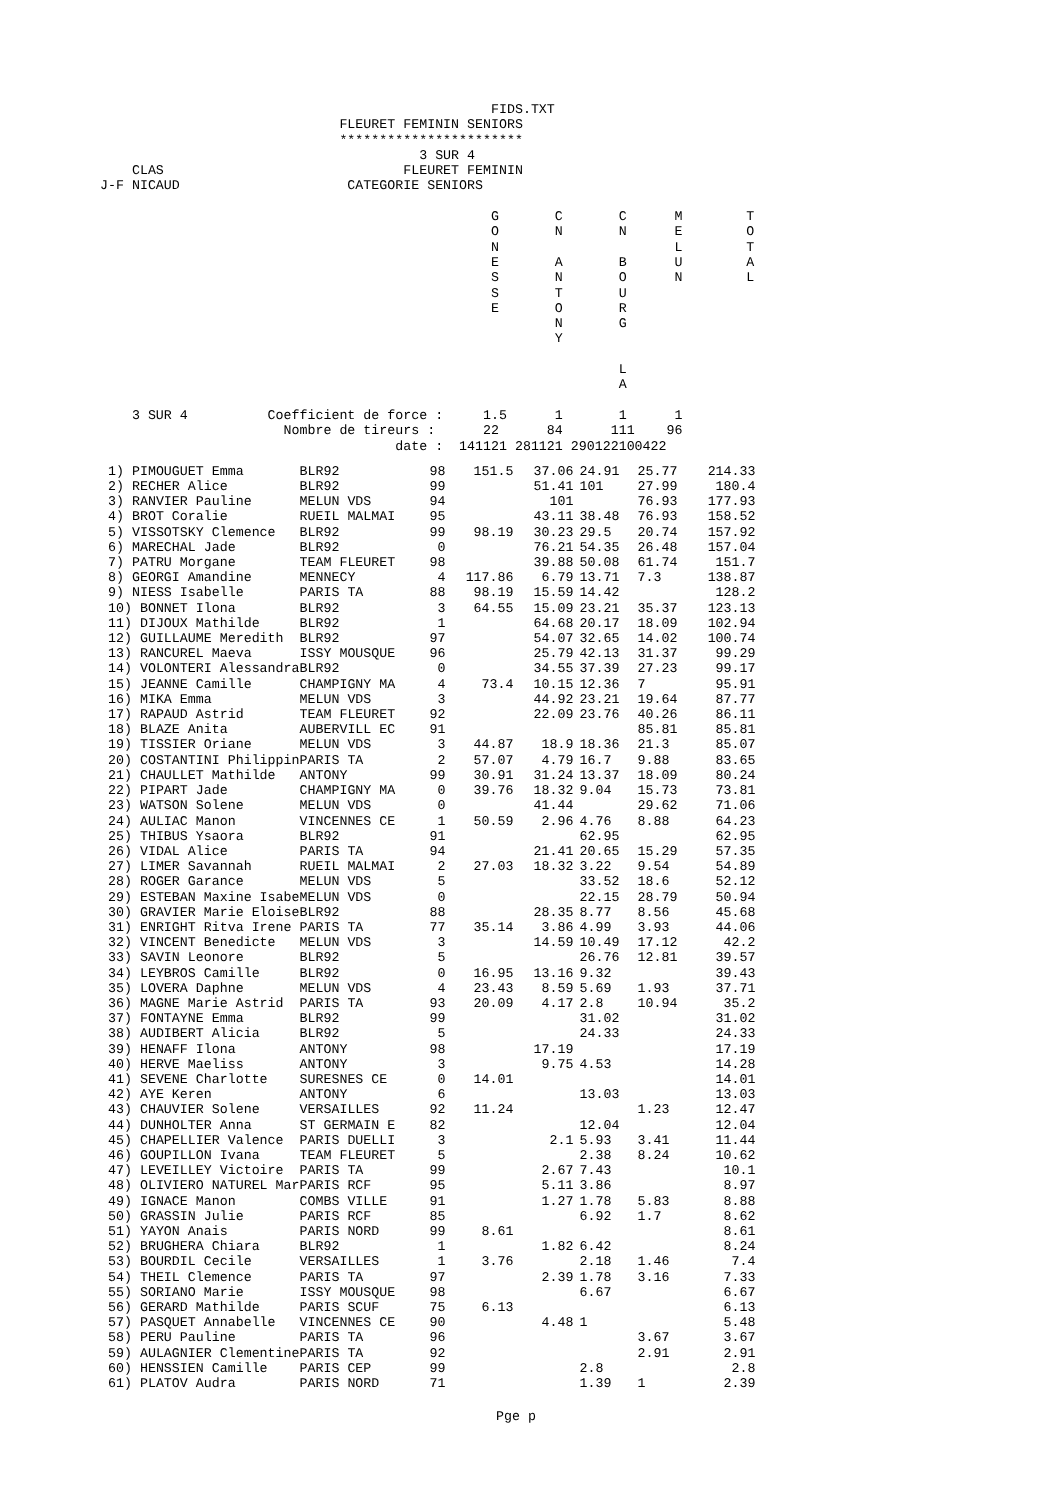FIDS.TXT
                              FLEURET FEMININ SENIORS
                              ***********************
                                        3 SUR 4
    CLAS                              FLEURET FEMININ
J-F NICAUD                     CATEGORIE SENIORS

                                                 G       C       C      M        T
                                                 O       N       N      E        O
                                                 N                      L        T
                                                 E       A       B      U        A
                                                 S       N       O      N        L
                                                 S       T       U
                                                 E       O       R
                                                         N       G
                                                         Y

                                                                 L
                                                                 A

    3 SUR 4          Coefficient de force :     1.5      1       1      1
                       Nombre de tireurs :      22      84      111    96
                                     date :  141121 281121 290122100422
| 1) PIMOUGUET Emma | BLR92 | 98 | 151.5 | 37.06 | 24.91 | 25.77 | 214.33 |
| 2) RECHER Alice | BLR92 | 99 | | 51.41 | 101 | 27.99 | 180.4 |
| 3) RANVIER Pauline | MELUN VDS | 94 | | 101 | | 76.93 | 177.93 |
| 4) BROT Coralie | RUEIL MALMAI | 95 | | 43.11 | 38.48 | 76.93 | 158.52 |
| 5) VISSOTSKY Clemence | BLR92 | 99 | 98.19 | 30.23 | 29.5 | 20.74 | 157.92 |
| 6) MARECHAL Jade | BLR92 | 0 | | 76.21 | 54.35 | 26.48 | 157.04 |
| 7) PATRU Morgane | TEAM FLEURET | 98 | | 39.88 | 50.08 | 61.74 | 151.7 |
| 8) GEORGI Amandine | MENNECY | 4 | 117.86 | 6.79 | 13.71 | 7.3 | 138.87 |
| 9) NIESS Isabelle | PARIS TA | 88 | 98.19 | 15.59 | 14.42 | | 128.2 |
| 10) BONNET Ilona | BLR92 | 3 | 64.55 | 15.09 | 23.21 | 35.37 | 123.13 |
| 11) DIJOUX Mathilde | BLR92 | 1 | | 64.68 | 20.17 | 18.09 | 102.94 |
| 12) GUILLAUME Meredith | BLR92 | 97 | | 54.07 | 32.65 | 14.02 | 100.74 |
| 13) RANCUREL Maeva | ISSY MOUSQUE | 96 | | 25.79 | 42.13 | 31.37 | 99.29 |
| 14) VOLONTERI Alessandra | BLR92 | 0 | | 34.55 | 37.39 | 27.23 | 99.17 |
| 15) JEANNE Camille | CHAMPIGNY MA | 4 | 73.4 | 10.15 | 12.36 | 7 | 95.91 |
| 16) MIKA Emma | MELUN VDS | 3 | | 44.92 | 23.21 | 19.64 | 87.77 |
| 17) RAPAUD Astrid | TEAM FLEURET | 92 | | 22.09 | 23.76 | 40.26 | 86.11 |
| 18) BLAZE Anita | AUBERVILL EC | 91 | | | | 85.81 | 85.81 |
| 19) TISSIER Oriane | MELUN VDS | 3 | 44.87 | 18.9 | 18.36 | 21.3 | 85.07 |
| 20) COSTANTINI Philippin | PARIS TA | 2 | 57.07 | 4.79 | 16.7 | 9.88 | 83.65 |
| 21) CHAULLET Mathilde | ANTONY | 99 | 30.91 | 31.24 | 13.37 | 18.09 | 80.24 |
| 22) PIPART Jade | CHAMPIGNY MA | 0 | 39.76 | 18.32 | 9.04 | 15.73 | 73.81 |
| 23) WATSON Solene | MELUN VDS | 0 | | 41.44 | | 29.62 | 71.06 |
| 24) AULIAC Manon | VINCENNES CE | 1 | 50.59 | 2.96 | 4.76 | 8.88 | 64.23 |
| 25) THIBUS Ysaora | BLR92 | 91 | | | 62.95 | | 62.95 |
| 26) VIDAL Alice | PARIS TA | 94 | | 21.41 | 20.65 | 15.29 | 57.35 |
| 27) LIMER Savannah | RUEIL MALMAI | 2 | 27.03 | 18.32 | 3.22 | 9.54 | 54.89 |
| 28) ROGER Garance | MELUN VDS | 5 | | | 33.52 | 18.6 | 52.12 |
| 29) ESTEBAN Maxine Isabe | MELUN VDS | 0 | | | 22.15 | 28.79 | 50.94 |
| 30) GRAVIER Marie Eloise | BLR92 | 88 | | 28.35 | 8.77 | 8.56 | 45.68 |
| 31) ENRIGHT Ritva Irene | PARIS TA | 77 | 35.14 | 3.86 | 4.99 | 3.93 | 44.06 |
| 32) VINCENT Benedicte | MELUN VDS | 3 | | 14.59 | 10.49 | 17.12 | 42.2 |
| 33) SAVIN Leonore | BLR92 | 5 | | | 26.76 | 12.81 | 39.57 |
| 34) LEYBROS Camille | BLR92 | 0 | 16.95 | 13.16 | 9.32 | | 39.43 |
| 35) LOVERA Daphne | MELUN VDS | 4 | 23.43 | 8.59 | 5.69 | 1.93 | 37.71 |
| 36) MAGNE Marie Astrid | PARIS TA | 93 | 20.09 | 4.17 | 2.8 | 10.94 | 35.2 |
| 37) FONTAYNE Emma | BLR92 | 99 | | | 31.02 | | 31.02 |
| 38) AUDIBERT Alicia | BLR92 | 5 | | | 24.33 | | 24.33 |
| 39) HENAFF Ilona | ANTONY | 98 | | 17.19 | | | 17.19 |
| 40) HERVE Maeliss | ANTONY | 3 | | 9.75 | 4.53 | | 14.28 |
| 41) SEVENE Charlotte | SURESNES CE | 0 | 14.01 | | | | 14.01 |
| 42) AYE Keren | ANTONY | 6 | | | 13.03 | | 13.03 |
| 43) CHAUVIER Solene | VERSAILLES | 92 | 11.24 | | | 1.23 | 12.47 |
| 44) DUNHOLTER Anna | ST GERMAIN E | 82 | | | 12.04 | | 12.04 |
| 45) CHAPELLIER Valence | PARIS DUELLI | 3 | | 2.1 | 5.93 | 3.41 | 11.44 |
| 46) GOUPILLON Ivana | TEAM FLEURET | 5 | | | 2.38 | 8.24 | 10.62 |
| 47) LEVEILLEY Victoire | PARIS TA | 99 | | 2.67 | 7.43 | | 10.1 |
| 48) OLIVIERO NATUREL Mar | PARIS RCF | 95 | | 5.11 | 3.86 | | 8.97 |
| 49) IGNACE Manon | COMBS VILLE | 91 | | 1.27 | 1.78 | 5.83 | 8.88 |
| 50) GRASSIN Julie | PARIS RCF | 85 | | | 6.92 | 1.7 | 8.62 |
| 51) YAYON Anais | PARIS NORD | 99 | 8.61 | | | | 8.61 |
| 52) BRUGHERA Chiara | BLR92 | 1 | | 1.82 | 6.42 | | 8.24 |
| 53) BOURDIL Cecile | VERSAILLES | 1 | 3.76 | | 2.18 | 1.46 | 7.4 |
| 54) THEIL Clemence | PARIS TA | 97 | | 2.39 | 1.78 | 3.16 | 7.33 |
| 55) SORIANO Marie | ISSY MOUSQUE | 98 | | | 6.67 | | 6.67 |
| 56) GERARD Mathilde | PARIS SCUF | 75 | 6.13 | | | | 6.13 |
| 57) PASQUET Annabelle | VINCENNES CE | 90 | | 4.48 | 1 | | 5.48 |
| 58) PERU Pauline | PARIS TA | 96 | | | | 3.67 | 3.67 |
| 59) AULAGNIER Clementine | PARIS TA | 92 | | | | 2.91 | 2.91 |
| 60) HENSSIEN Camille | PARIS CEP | 99 | | | 2.8 | | 2.8 |
| 61) PLATOV Audra | PARIS NORD | 71 | | | 1.39 | 1 | 2.39 |
Pge p